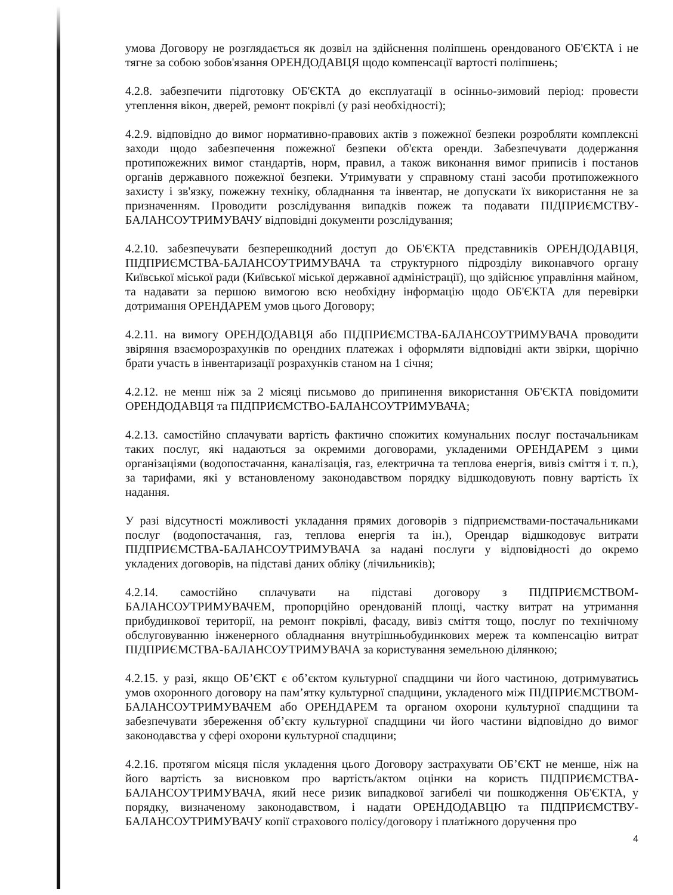умова Договору не розглядається як дозвіл на здійснення поліпшень орендованого ОБ'ЄКТА і не тягне за собою зобов'язання ОРЕНДОДАВЦЯ щодо компенсації вартості поліпшень;
4.2.8. забезпечити підготовку ОБ'ЄКТА до експлуатації в осінньо-зимовий період: провести утеплення вікон, дверей, ремонт покрівлі (у разі необхідності);
4.2.9. відповідно до вимог нормативно-правових актів з пожежної безпеки розробляти комплексні заходи щодо забезпечення пожежної безпеки об'єкта оренди. Забезпечувати додержання протипожежних вимог стандартів, норм, правил, а також виконання вимог приписів і постанов органів державного пожежної безпеки. Утримувати у справному стані засоби протипожежного захисту і зв'язку, пожежну техніку, обладнання та інвентар, не допускати їх використання не за призначенням. Проводити розслідування випадків пожеж та подавати ПІДПРИЄМСТВУ-БАЛАНСОУТРИМУВАЧУ відповідні документи розслідування;
4.2.10. забезпечувати безперешкодний доступ до ОБ'ЄКТА представників ОРЕНДОДАВЦЯ, ПІДПРИЄМСТВА-БАЛАНСОУТРИМУВАЧА та структурного підрозділу виконавчого органу Київської міської ради (Київської міської державної адміністрації), що здійснює управління майном, та надавати за першою вимогою всю необхідну інформацію щодо ОБ'ЄКТА для перевірки дотримання ОРЕНДАРЕМ умов цього Договору;
4.2.11. на вимогу ОРЕНДОДАВЦЯ або ПІДПРИЄМСТВА-БАЛАНСОУТРИМУВАЧА проводити звіряння взаєморозрахунків по орендних платежах і оформляти відповідні акти звірки, щорічно брати участь в інвентаризації розрахунків станом на 1 січня;
4.2.12. не менш ніж за 2 місяці письмово до припинення використання ОБ'ЄКТА повідомити ОРЕНДОДАВЦЯ та ПІДПРИЄМСТВО-БАЛАНСОУТРИМУВАЧА;
4.2.13. самостійно сплачувати вартість фактично спожитих комунальних послуг постачальникам таких послуг, які надаються за окремими договорами, укладеними ОРЕНДАРЕМ з цими організаціями (водопостачання, каналізація, газ, електрична та теплова енергія, вивіз сміття і т. п.), за тарифами, які у встановленому законодавством порядку відшкодовують повну вартість їх надання.
У разі відсутності можливості укладання прямих договорів з підприємствами-постачальниками послуг (водопостачання, газ, теплова енергія та ін.), Орендар відшкодовує витрати ПІДПРИЄМСТВА-БАЛАНСОУТРИМУВАЧА за надані послуги у відповідності до окремо укладених договорів, на підставі даних обліку (лічильників);
4.2.14. самостійно сплачувати на підставі договору з ПІДПРИЄМСТВОМ-БАЛАНСОУТРИМУВАЧЕМ, пропорційно орендованій площі, частку витрат на утримання прибудинкової території, на ремонт покрівлі, фасаду, вивіз сміття тощо, послуг по технічному обслуговуванню інженерного обладнання внутрішньобудинкових мереж та компенсацію витрат ПІДПРИЄМСТВА-БАЛАНСОУТРИМУВАЧА за користування земельною ділянкою;
4.2.15. у разі, якщо ОБ’ЄКТ є об’єктом культурної спадщини чи його частиною, дотримуватись умов охоронного договору на пам’ятку культурної спадщини, укладеного між ПІДПРИЄМСТВОМ-БАЛАНСОУТРИМУВАЧЕМ або ОРЕНДАРЕМ та органом охорони культурної спадщини та забезпечувати збереження об’єкту культурної спадщини чи його частини відповідно до вимог законодавства у сфері охорони культурної спадщини;
4.2.16. протягом місяця після укладення цього Договору застрахувати ОБ’ЄКТ не менше, ніж на його вартість за висновком про вартість/актом оцінки на користь ПІДПРИЄМСТВА-БАЛАНСОУТРИМУВАЧА, який несе ризик випадкової загибелі чи пошкодження ОБ'ЄКТА, у порядку, визначеному законодавством, і надати ОРЕНДОДАВЦЮ та ПІДПРИЄМСТВУ-БАЛАНСОУТРИМУВАЧУ копії страхового полісу/договору і платіжного доручення про
4